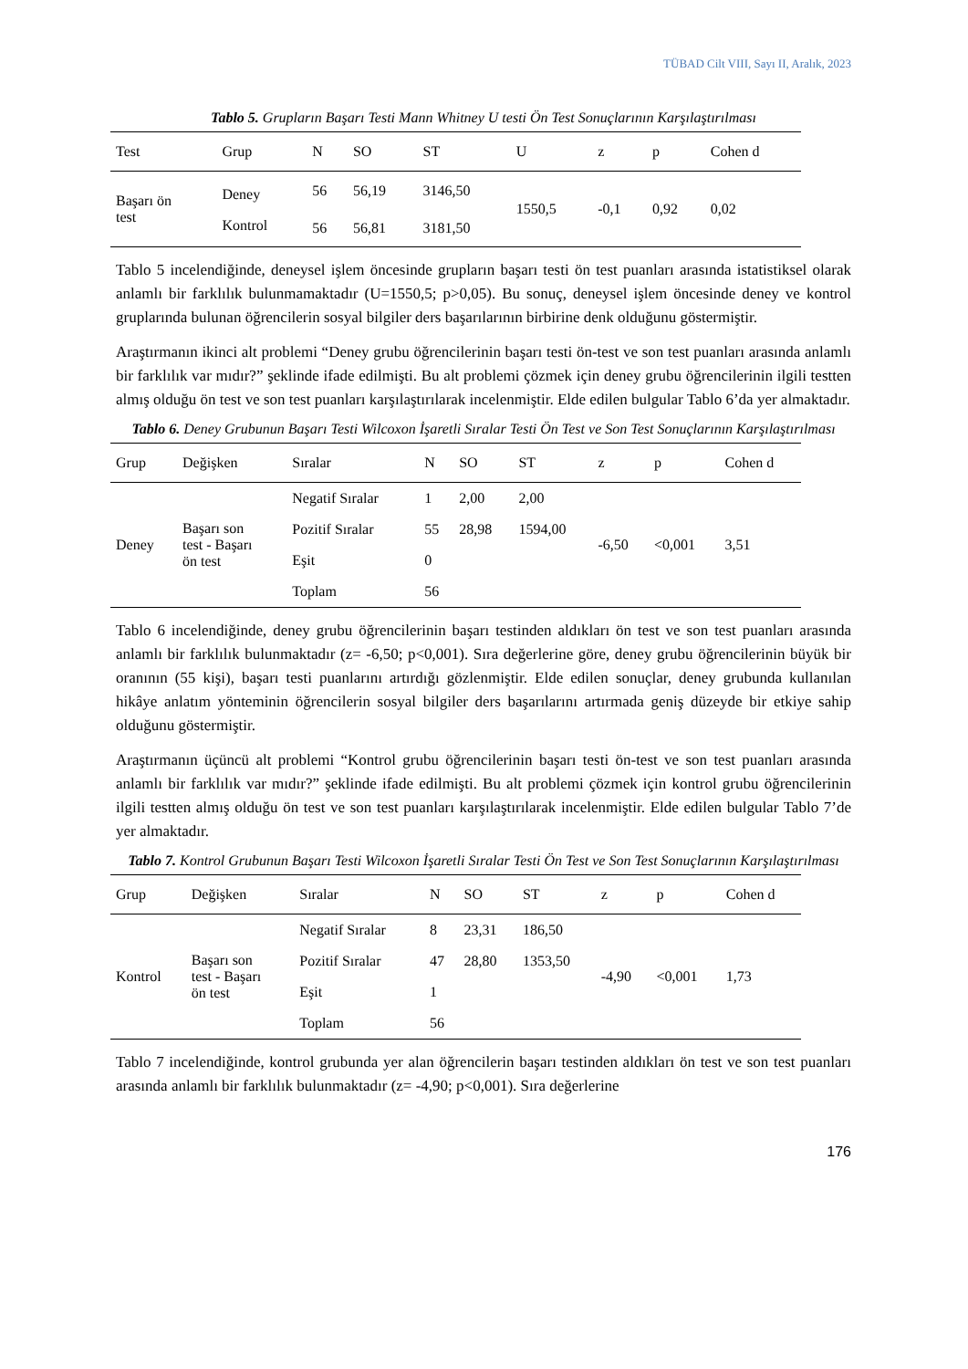TÜBAD Cilt VIII, Sayı II, Aralık, 2023
Tablo 5. Grupların Başarı Testi Mann Whitney U testi Ön Test Sonuçlarının Karşılaştırılması
| Test | Grup | N | SO | ST | U | z | p | Cohen d |
| --- | --- | --- | --- | --- | --- | --- | --- | --- |
| Başarı ön test | Deney | 56 | 56,19 | 3146,50 | 1550,5 | -0,1 | 0,92 | 0,02 |
| | Kontrol | 56 | 56,81 | 3181,50 | | | | |
Tablo 5 incelendiğinde, deneysel işlem öncesinde grupların başarı testi ön test puanları arasında istatistiksel olarak anlamlı bir farklılık bulunmamaktadır (U=1550,5; p>0,05). Bu sonuç, deneysel işlem öncesinde deney ve kontrol gruplarında bulunan öğrencilerin sosyal bilgiler ders başarılarının birbirine denk olduğunu göstermiştir.
Araştırmanın ikinci alt problemi “Deney grubu öğrencilerinin başarı testi ön-test ve son test puanları arasında anlamlı bir farklılık var mıdır?” şeklinde ifade edilmişti. Bu alt problemi çözmek için deney grubu öğrencilerinin ilgili testten almış olduğu ön test ve son test puanları karşılaştırılarak incelenmiştir. Elde edilen bulgular Tablo 6’da yer almaktadır.
Tablo 6. Deney Grubunun Başarı Testi Wilcoxon İşaretli Sıralar Testi Ön Test ve Son Test Sonuçlarının Karşılaştırılması
| Grup | Değişken | Sıralar | N | SO | ST | z | p | Cohen d |
| --- | --- | --- | --- | --- | --- | --- | --- | --- |
| Deney | Başarı son test - Başarı ön test | Negatif Sıralar | 1 | 2,00 | 2,00 | -6,50 | <0,001 | 3,51 |
| | | Pozitif Sıralar | 55 | 28,98 | 1594,00 | | | |
| | | Eşit | 0 | | | | | |
| | | Toplam | 56 | | | | | |
Tablo 6 incelendiğinde, deney grubu öğrencilerinin başarı testinden aldıkları ön test ve son test puanları arasında anlamlı bir farklılık bulunmaktadır (z= -6,50; p<0,001). Sıra değerlerine göre, deney grubu öğrencilerinin büyük bir oranının (55 kişi), başarı testi puanlarını artırdığı gözlenmiştir. Elde edilen sonuçlar, deney grubunda kullanılan hikâye anlatım yönteminin öğrencilerin sosyal bilgiler ders başarılarını artırmada geniş düzeyde bir etkiye sahip olduğunu göstermiştir.
Araştırmanın üçüncü alt problemi “Kontrol grubu öğrencilerinin başarı testi ön-test ve son test puanları arasında anlamlı bir farklılık var mıdır?” şeklinde ifade edilmişti. Bu alt problemi çözmek için kontrol grubu öğrencilerinin ilgili testten almış olduğu ön test ve son test puanları karşılaştırılarak incelenmiştir. Elde edilen bulgular Tablo 7’de yer almaktadır.
Tablo 7. Kontrol Grubunun Başarı Testi Wilcoxon İşaretli Sıralar Testi Ön Test ve Son Test Sonuçlarının Karşılaştırılması
| Grup | Değişken | Sıralar | N | SO | ST | z | p | Cohen d |
| --- | --- | --- | --- | --- | --- | --- | --- | --- |
| Kontrol | Başarı son test - Başarı ön test | Negatif Sıralar | 8 | 23,31 | 186,50 | -4,90 | <0,001 | 1,73 |
| | | Pozitif Sıralar | 47 | 28,80 | 1353,50 | | | |
| | | Eşit | 1 | | | | | |
| | | Toplam | 56 | | | | | |
Tablo 7 incelendiğinde, kontrol grubunda yer alan öğrencilerin başarı testinden aldıkları ön test ve son test puanları arasında anlamlı bir farklılık bulunmaktadır (z= -4,90; p<0,001). Sıra değerlerine
176